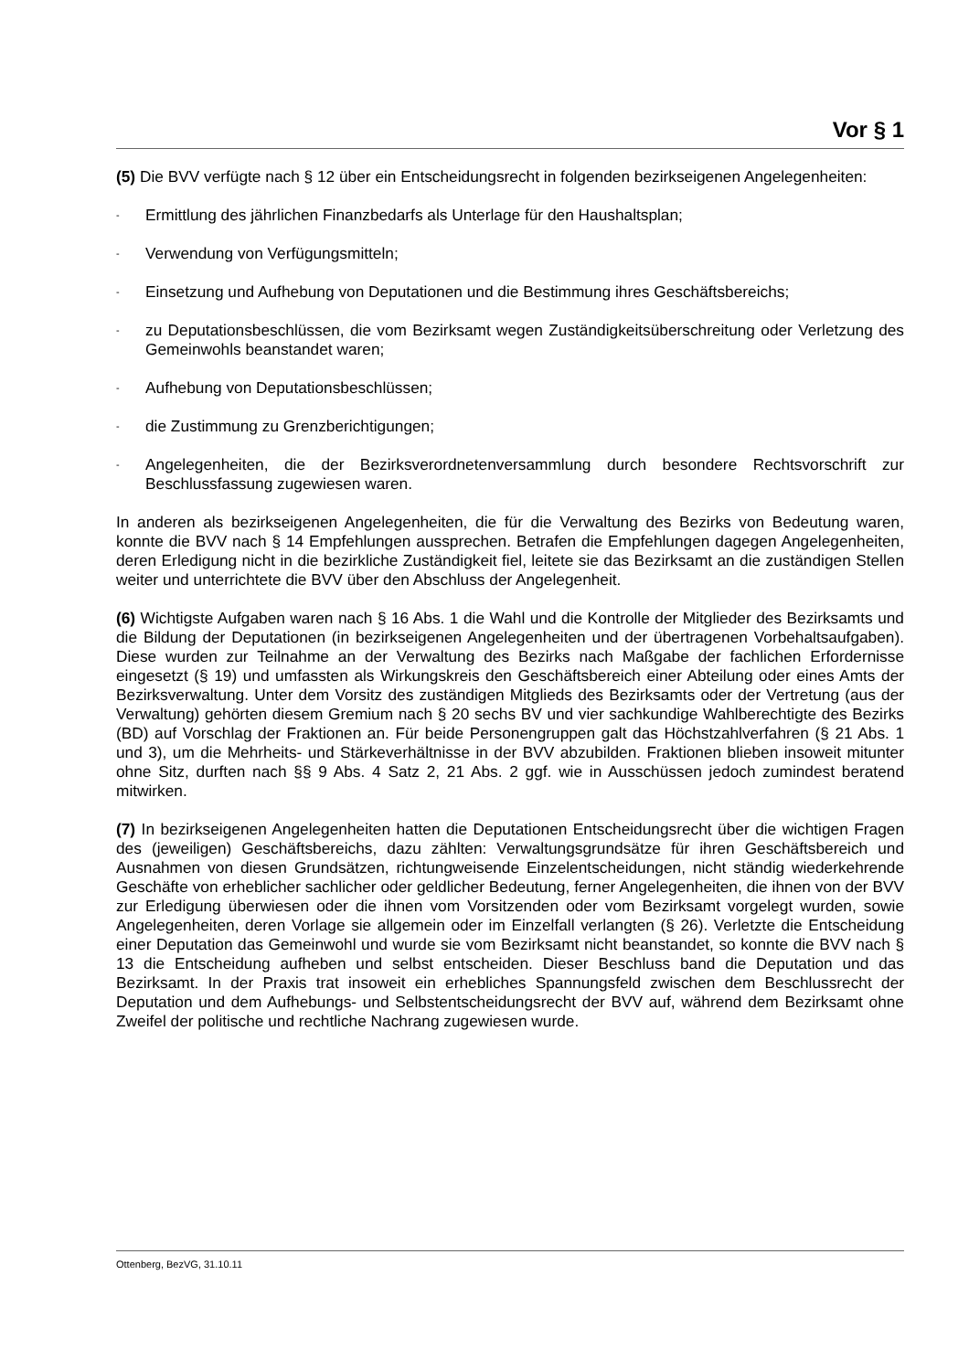Vor § 1
(5) Die BVV verfügte nach § 12 über ein Entscheidungsrecht in folgenden bezirkseigenen Angelegenheiten:
- Ermittlung des jährlichen Finanzbedarfs als Unterlage für den Haushaltsplan;
- Verwendung von Verfügungsmitteln;
- Einsetzung und Aufhebung von Deputationen und die Bestimmung ihres Geschäftsbereichs;
- zu Deputationsbeschlüssen, die vom Bezirksamt wegen Zuständigkeitsüberschreitung oder Verletzung des Gemeinwohls beanstandet waren;
- Aufhebung von Deputationsbeschlüssen;
- die Zustimmung zu Grenzberichtigungen;
- Angelegenheiten, die der Bezirksverordnetenversammlung durch besondere Rechtsvorschrift zur Beschlussfassung zugewiesen waren.
In anderen als bezirkseigenen Angelegenheiten, die für die Verwaltung des Bezirks von Bedeutung waren, konnte die BVV nach § 14 Empfehlungen aussprechen. Betrafen die Empfehlungen dagegen Angelegenheiten, deren Erledigung nicht in die bezirkliche Zuständigkeit fiel, leitete sie das Bezirksamt an die zuständigen Stellen weiter und unterrichtete die BVV über den Abschluss der Angelegenheit.
(6) Wichtigste Aufgaben waren nach § 16 Abs. 1 die Wahl und die Kontrolle der Mitglieder des Bezirksamts und die Bildung der Deputationen (in bezirkseigenen Angelegenheiten und der übertragenen Vorbehaltsaufgaben). Diese wurden zur Teilnahme an der Verwaltung des Bezirks nach Maßgabe der fachlichen Erfordernisse eingesetzt (§ 19) und umfassten als Wirkungskreis den Geschäftsbereich einer Abteilung oder eines Amts der Bezirksverwaltung. Unter dem Vorsitz des zuständigen Mitglieds des Bezirksamts oder der Vertretung (aus der Verwaltung) gehörten diesem Gremium nach § 20 sechs BV und vier sachkundige Wahlberechtigte des Bezirks (BD) auf Vorschlag der Fraktionen an. Für beide Personengruppen galt das Höchstzahlverfahren (§ 21 Abs. 1 und 3), um die Mehrheits- und Stärkeverhältnisse in der BVV abzubilden. Fraktionen blieben insoweit mitunter ohne Sitz, durften nach §§ 9 Abs. 4 Satz 2, 21 Abs. 2 ggf. wie in Ausschüssen jedoch zumindest beratend mitwirken.
(7) In bezirkseigenen Angelegenheiten hatten die Deputationen Entscheidungsrecht über die wichtigen Fragen des (jeweiligen) Geschäftsbereichs, dazu zählten: Verwaltungsgrundsätze für ihren Geschäftsbereich und Ausnahmen von diesen Grundsätzen, richtungweisende Einzelentscheidungen, nicht ständig wiederkehrende Geschäfte von erheblicher sachlicher oder geldlicher Bedeutung, ferner Angelegenheiten, die ihnen von der BVV zur Erledigung überwiesen oder die ihnen vom Vorsitzenden oder vom Bezirksamt vorgelegt wurden, sowie Angelegenheiten, deren Vorlage sie allgemein oder im Einzelfall verlangten (§ 26). Verletzte die Entscheidung einer Deputation das Gemeinwohl und wurde sie vom Bezirksamt nicht beanstandet, so konnte die BVV nach § 13 die Entscheidung aufheben und selbst entscheiden. Dieser Beschluss band die Deputation und das Bezirksamt. In der Praxis trat insoweit ein erhebliches Spannungsfeld zwischen dem Beschlussrecht der Deputation und dem Aufhebungs- und Selbstentscheidungsrecht der BVV auf, während dem Bezirksamt ohne Zweifel der politische und rechtliche Nachrang zugewiesen wurde.
Ottenberg, BezVG, 31.10.11